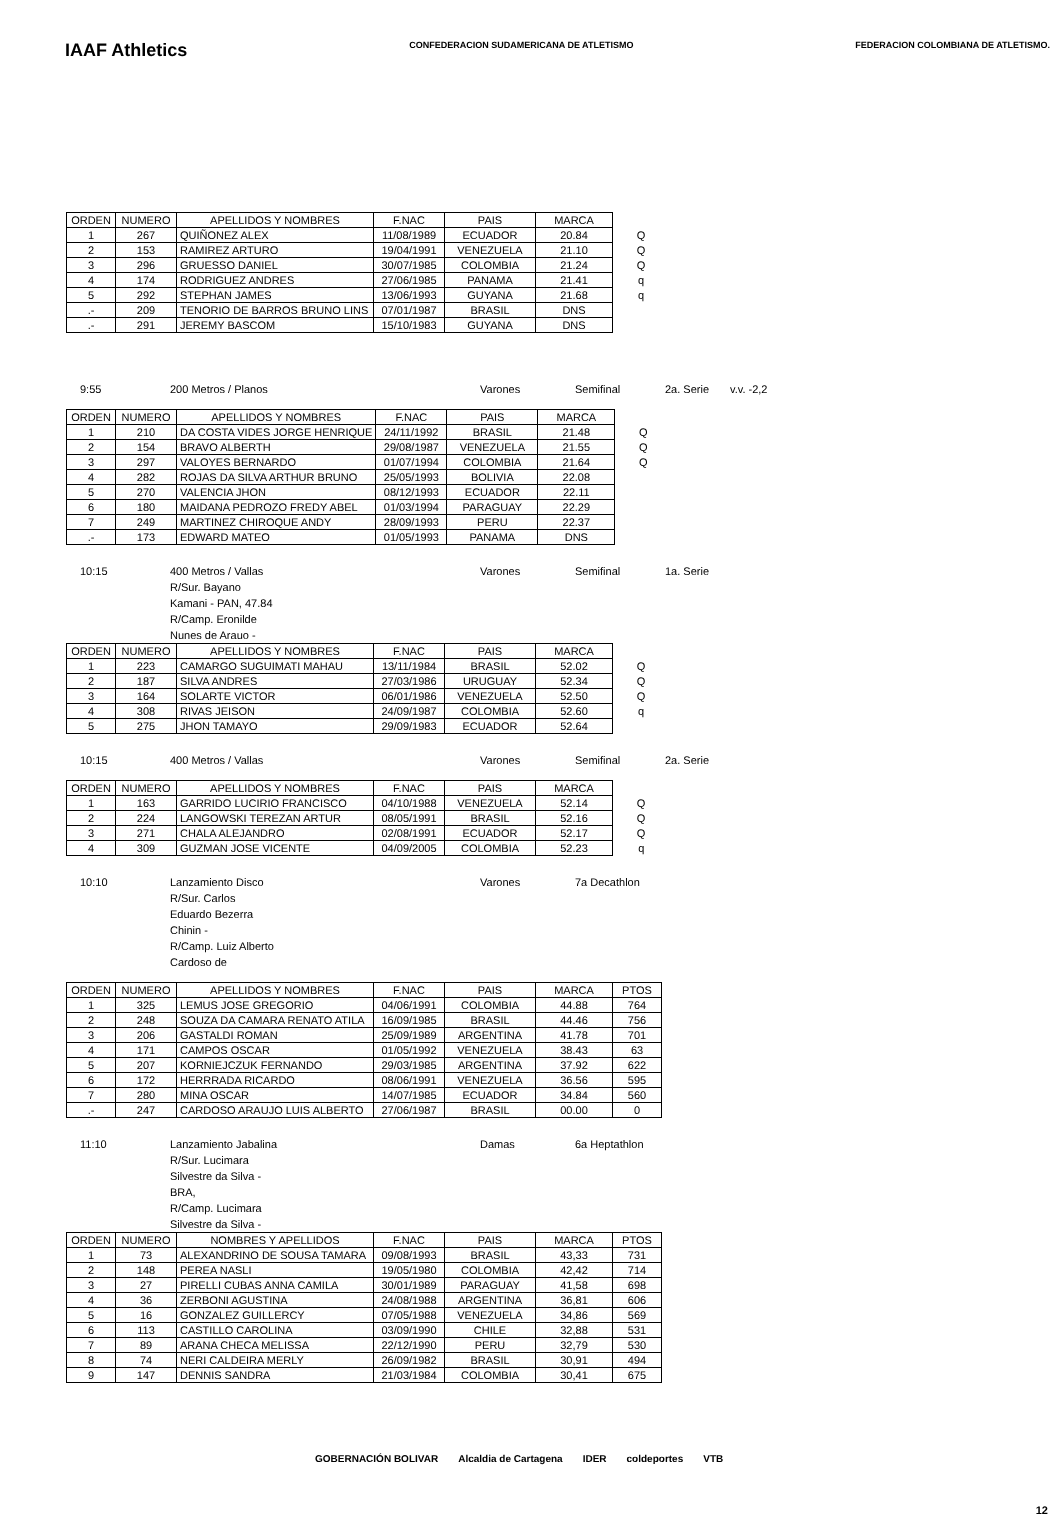IAAF Athletics
CONFEDERACION SUDAMERICANA DE ATLETISMO
FEDERACION COLOMBIANA DE ATLETISMO.
| ORDEN | NUMERO | APELLIDOS Y NOMBRES | F.NAC | PAIS | MARCA | |
| --- | --- | --- | --- | --- | --- | --- |
| 1 | 267 | QUIÑONEZ ALEX | 11/08/1989 | ECUADOR | 20.84 | Q |
| 2 | 153 | RAMIREZ ARTURO | 19/04/1991 | VENEZUELA | 21.10 | Q |
| 3 | 296 | GRUESSO DANIEL | 30/07/1985 | COLOMBIA | 21.24 | Q |
| 4 | 174 | RODRIGUEZ ANDRES | 27/06/1985 | PANAMA | 21.41 | q |
| 5 | 292 | STEPHAN JAMES | 13/06/1993 | GUYANA | 21.68 | q |
| .- | 209 | TENORIO DE BARROS BRUNO LINS | 07/01/1987 | BRASIL | DNS | |
| .- | 291 | JEREMY BASCOM | 15/10/1983 | GUYANA | DNS | |
9:55 200 Metros / Planos Varones Semifinal 2a. Serie v.v. -2,2
| ORDEN | NUMERO | APELLIDOS Y NOMBRES | F.NAC | PAIS | MARCA | |
| --- | --- | --- | --- | --- | --- | --- |
| 1 | 210 | DA COSTA VIDES JORGE HENRIQUE | 24/11/1992 | BRASIL | 21.48 | Q |
| 2 | 154 | BRAVO ALBERTH | 29/08/1987 | VENEZUELA | 21.55 | Q |
| 3 | 297 | VALOYES BERNARDO | 01/07/1994 | COLOMBIA | 21.64 | Q |
| 4 | 282 | ROJAS DA SILVA ARTHUR BRUNO | 25/05/1993 | BOLIVIA | 22.08 | |
| 5 | 270 | VALENCIA JHON | 08/12/1993 | ECUADOR | 22.11 | |
| 6 | 180 | MAIDANA PEDROZO FREDY ABEL | 01/03/1994 | PARAGUAY | 22.29 | |
| 7 | 249 | MARTINEZ CHIROQUE ANDY | 28/09/1993 | PERU | 22.37 | |
| .- | 173 | EDWARD MATEO | 01/05/1993 | PANAMA | DNS | |
10:15 400 Metros / Vallas
R/Sur. Bayano Kamani - PAN, 47.84
R/Camp. Eronilde Nunes de Arauo - Varones Semifinal 1a. Serie
| ORDEN | NUMERO | APELLIDOS Y NOMBRES | F.NAC | PAIS | MARCA | |
| --- | --- | --- | --- | --- | --- | --- |
| 1 | 223 | CAMARGO SUGUIMATI MAHAU | 13/11/1984 | BRASIL | 52.02 | Q |
| 2 | 187 | SILVA ANDRES | 27/03/1986 | URUGUAY | 52.34 | Q |
| 3 | 164 | SOLARTE VICTOR | 06/01/1986 | VENEZUELA | 52.50 | Q |
| 4 | 308 | RIVAS JEISON | 24/09/1987 | COLOMBIA | 52.60 | q |
| 5 | 275 | JHON TAMAYO | 29/09/1983 | ECUADOR | 52.64 | |
10:15 400 Metros / Vallas Varones Semifinal 2a. Serie
| ORDEN | NUMERO | APELLIDOS Y NOMBRES | F.NAC | PAIS | MARCA | |
| --- | --- | --- | --- | --- | --- | --- |
| 1 | 163 | GARRIDO LUCIRIO FRANCISCO | 04/10/1988 | VENEZUELA | 52.14 | Q |
| 2 | 224 | LANGOWSKI TEREZAN ARTUR | 08/05/1991 | BRASIL | 52.16 | Q |
| 3 | 271 | CHALA ALEJANDRO | 02/08/1991 | ECUADOR | 52.17 | Q |
| 4 | 309 | GUZMAN JOSE VICENTE | 04/09/2005 | COLOMBIA | 52.23 | q |
10:10 Lanzamiento Disco
R/Sur. Carlos Eduardo Bezerra Chinin -
R/Camp. Luiz Alberto Cardoso de Varones 7a Decathlon
| ORDEN | NUMERO | APELLIDOS Y NOMBRES | F.NAC | PAIS | MARCA | PTOS |
| --- | --- | --- | --- | --- | --- | --- |
| 1 | 325 | LEMUS JOSE GREGORIO | 04/06/1991 | COLOMBIA | 44.88 | 764 |
| 2 | 248 | SOUZA DA CAMARA RENATO ATILA | 16/09/1985 | BRASIL | 44.46 | 756 |
| 3 | 206 | GASTALDI ROMAN | 25/09/1989 | ARGENTINA | 41.78 | 701 |
| 4 | 171 | CAMPOS OSCAR | 01/05/1992 | VENEZUELA | 38.43 | 63 |
| 5 | 207 | KORNIEJCZUK FERNANDO | 29/03/1985 | ARGENTINA | 37.92 | 622 |
| 6 | 172 | HERRRADA RICARDO | 08/06/1991 | VENEZUELA | 36.56 | 595 |
| 7 | 280 | MINA OSCAR | 14/07/1985 | ECUADOR | 34.84 | 560 |
| .- | 247 | CARDOSO ARAUJO LUIS ALBERTO | 27/06/1987 | BRASIL | 00.00 | 0 |
11:10 Lanzamiento Jabalina
R/Sur. Lucimara Silvestre da Silva - BRA,
R/Camp. Lucimara Silvestre da Silva - Damas 6a Heptathlon
| ORDEN | NUMERO | NOMBRES Y APELLIDOS | F.NAC | PAIS | MARCA | PTOS |
| --- | --- | --- | --- | --- | --- | --- |
| 1 | 73 | ALEXANDRINO DE SOUSA TAMARA | 09/08/1993 | BRASIL | 43,33 | 731 |
| 2 | 148 | PEREA NASLI | 19/05/1980 | COLOMBIA | 42,42 | 714 |
| 3 | 27 | PIRELLI CUBAS ANNA CAMILA | 30/01/1989 | PARAGUAY | 41,58 | 698 |
| 4 | 36 | ZERBONI AGUSTINA | 24/08/1988 | ARGENTINA | 36,81 | 606 |
| 5 | 16 | GONZALEZ GUILLERCY | 07/05/1988 | VENEZUELA | 34,86 | 569 |
| 6 | 113 | CASTILLO CAROLINA | 03/09/1990 | CHILE | 32,88 | 531 |
| 7 | 89 | ARANA CHECA MELISSA | 22/12/1990 | PERU | 32,79 | 530 |
| 8 | 74 | NERI CALDEIRA MERLY | 26/09/1982 | BRASIL | 30,91 | 494 |
| 9 | 147 | DENNIS SANDRA | 21/03/1984 | COLOMBIA | 30,41 | 675 |
GOBERNACIÓN BOLIVAR Alcaldia de Cartagena IDER coldeportes VTB
12